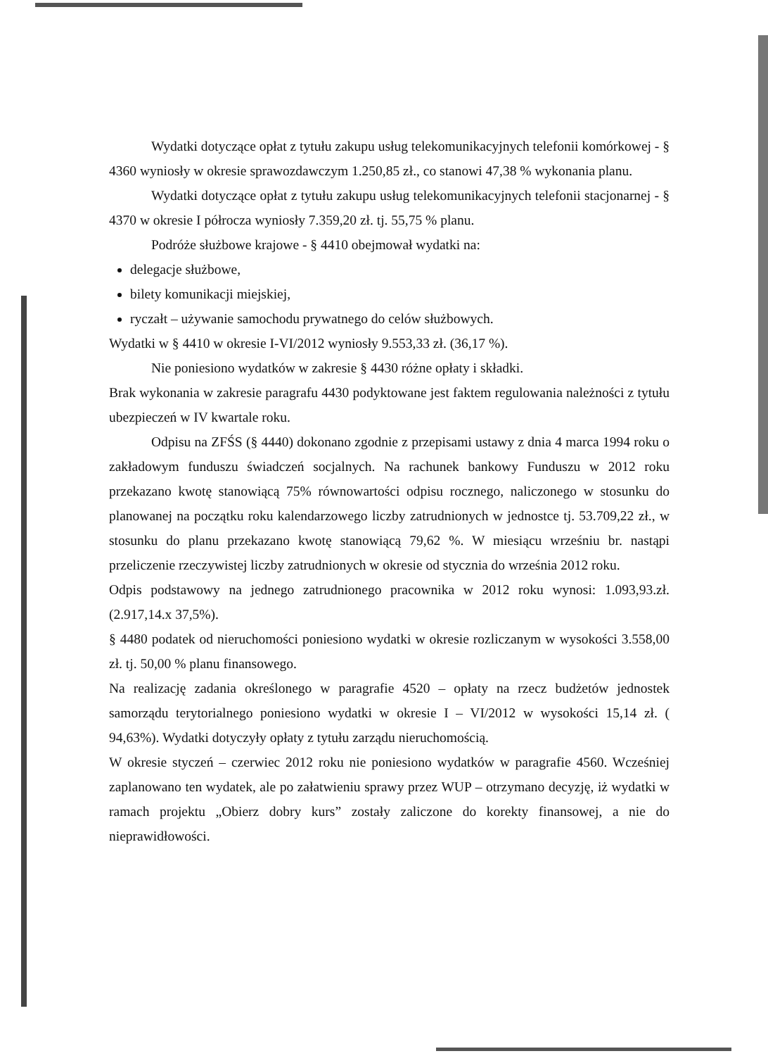Wydatki dotyczące opłat z tytułu zakupu usług telekomunikacyjnych telefonii komórkowej - § 4360 wyniosły w okresie sprawozdawczym 1.250,85 zł., co stanowi 47,38 % wykonania planu.
Wydatki dotyczące opłat z tytułu zakupu usług telekomunikacyjnych telefonii stacjonarnej - § 4370 w okresie I półrocza wyniosły 7.359,20 zł. tj. 55,75 % planu.
Podróże służbowe krajowe - § 4410 obejmował wydatki na:
delegacje służbowe,
bilety komunikacji miejskiej,
ryczałt – używanie samochodu prywatnego do celów służbowych.
Wydatki w § 4410 w okresie I-VI/2012 wyniosły 9.553,33 zł. (36,17 %).
Nie poniesiono wydatków w zakresie § 4430 różne opłaty i składki.
Brak wykonania w zakresie paragrafu 4430 podyktowane jest faktem regulowania należności z tytułu ubezpieczeń w IV kwartale roku.
Odpisu na ZFŚS (§ 4440) dokonano zgodnie z przepisami ustawy z dnia 4 marca 1994 roku o zakładowym funduszu świadczeń socjalnych. Na rachunek bankowy Funduszu w 2012 roku przekazano kwotę stanowiącą 75% równowartości odpisu rocznego, naliczonego w stosunku do planowanej na początku roku kalendarzowego liczby zatrudnionych w jednostce tj. 53.709,22 zł., w stosunku do planu przekazano kwotę stanowiącą 79,62 %. W miesiącu wrześniu br. nastąpi przeliczenie rzeczywistej liczby zatrudnionych w okresie od stycznia do września 2012 roku.
Odpis podstawowy na jednego zatrudnionego pracownika w 2012 roku wynosi: 1.093,93.zł. (2.917,14.x 37,5%).
§ 4480 podatek od nieruchomości poniesiono wydatki w okresie rozliczanym w wysokości 3.558,00 zł. tj. 50,00 % planu finansowego.
Na realizację zadania określonego w paragrafie 4520 – opłaty na rzecz budżetów jednostek samorządu terytorialnego poniesiono wydatki w okresie I – VI/2012 w wysokości 15,14 zł. ( 94,63%). Wydatki dotyczyły opłaty z tytułu zarządu nieruchomością.
W okresie styczeń – czerwiec 2012 roku nie poniesiono wydatków w paragrafie 4560. Wcześniej zaplanowano ten wydatek, ale po załatwieniu sprawy przez WUP – otrzymano decyzję, iż wydatki w ramach projektu „Obierz dobry kurs” zostały zaliczone do korekty finansowej, a nie do nieprawidłowości.